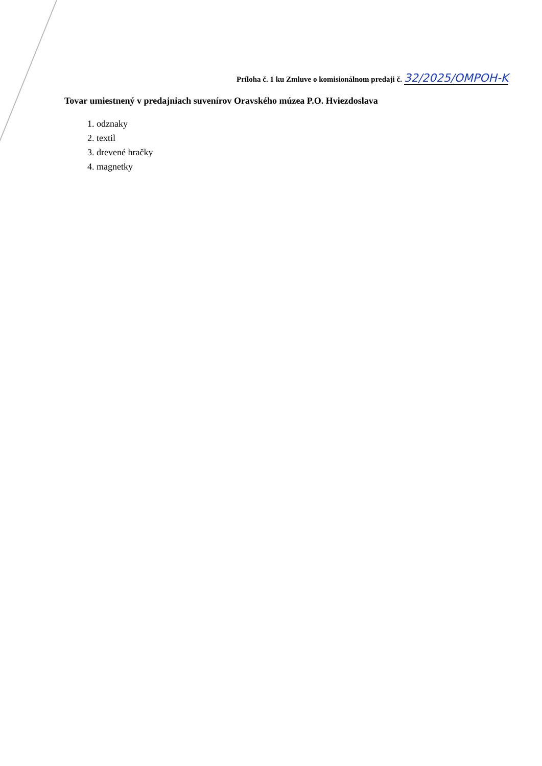Príloha č. 1 ku Zmluve o komisionálnom predaji č. 32/2025/OMPOH-K
Tovar umiestnený v predajniach suvenírov Oravského múzea P.O. Hviezdoslava
1. odznaky
2. textil
3. drevené hračky
4. magnetky